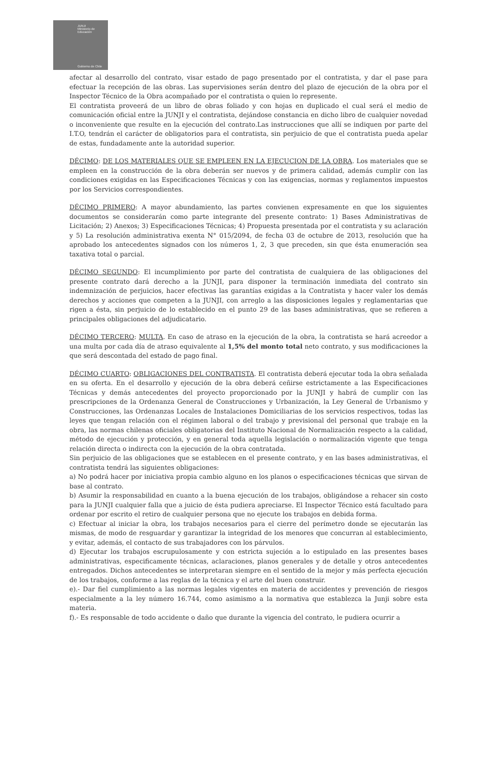JUNJI
Ministerio de Educación
Gobierno de Chile
afectar al desarrollo del contrato, visar estado de pago presentado por el contratista, y dar el pase para efectuar la recepción de las obras. Las supervisiones serán dentro del plazo de ejecución de la obra por el Inspector Técnico de la Obra acompañado por el contratista o quien lo represente.
El contratista proveerá de un libro de obras foliado y con hojas en duplicado el cual será el medio de comunicación oficial entre la JUNJI y el contratista, dejándose constancia en dicho libro de cualquier novedad o inconveniente que resulte en la ejecución del contrato.Las instrucciones que allí se indiquen por parte del I.T.O, tendrán el carácter de obligatorios para el contratista, sin perjuicio de que el contratista pueda apelar de estas, fundadamente ante la autoridad superior.
DÉCIMO: DE LOS MATERIALES QUE SE EMPLEEN EN LA EJECUCION DE LA OBRA. Los materiales que se empleen en la construcción de la obra deberán ser nuevos y de primera calidad, además cumplir con las condiciones exigidas en las Especificaciones Técnicas y con las exigencias, normas y reglamentos impuestos por los Servicios correspondientes.
DÉCIMO PRIMERO: A mayor abundamiento, las partes convienen expresamente en que los siguientes documentos se considerarán como parte integrante del presente contrato: 1) Bases Administrativas de Licitación; 2) Anexos; 3) Especificaciones Técnicas; 4) Propuesta presentada por el contratista y su aclaración y 5) La resolución administrativa exenta N° 015/2094, de fecha 03 de octubre de 2013, resolución que ha aprobado los antecedentes signados con los números 1, 2, 3 que preceden, sin que ésta enumeración sea taxativa total o parcial.
DÉCIMO SEGUNDO: El incumplimiento por parte del contratista de cualquiera de las obligaciones del presente contrato dará derecho a la JUNJI, para disponer la terminación inmediata del contrato sin indemnización de perjuicios, hacer efectivas las garantías exigidas a la Contratista y hacer valer los demás derechos y acciones que competen a la JUNJI, con arreglo a las disposiciones legales y reglamentarias que rigen a ésta, sin perjuicio de lo establecido en el punto 29 de las bases administrativas, que se refieren a principales obligaciones del adjudicatario.
DÉCIMO TERCERO: MULTA. En caso de atraso en la ejecución de la obra, la contratista se hará acreedor a una multa por cada día de atraso equivalente al 1,5% del monto total neto contrato, y sus modificaciones la que será descontada del estado de pago final.
DÉCIMO CUARTO: OBLIGACIONES DEL CONTRATISTA. El contratista deberá ejecutar toda la obra señalada en su oferta. En el desarrollo y ejecución de la obra deberá ceñirse estrictamente a las Especificaciones Técnicas y demás antecedentes del proyecto proporcionado por la JUNJI y habrá de cumplir con las prescripciones de la Ordenanza General de Construcciones y Urbanización, la Ley General de Urbanismo y Construcciones, las Ordenanzas Locales de Instalaciones Domiciliarias de los servicios respectivos, todas las leyes que tengan relación con el régimen laboral o del trabajo y previsional del personal que trabaje en la obra, las normas chilenas oficiales obligatorias del Instituto Nacional de Normalización respecto a la calidad, método de ejecución y protección, y en general toda aquella legislación o normalización vigente que tenga relación directa o indirecta con la ejecución de la obra contratada.
Sin perjuicio de las obligaciones que se establecen en el presente contrato, y en las bases administrativas, el contratista tendrá las siguientes obligaciones:
a) No podrá hacer por iniciativa propia cambio alguno en los planos o especificaciones técnicas que sirvan de base al contrato.
b) Asumir la responsabilidad en cuanto a la buena ejecución de los trabajos, obligándose a rehacer sin costo para la JUNJI cualquier falla que a juicio de ésta pudiera apreciarse. El Inspector Técnico está facultado para ordenar por escrito el retiro de cualquier persona que no ejecute los trabajos en debida forma.
c) Efectuar al iniciar la obra, los trabajos necesarios para el cierre del perímetro donde se ejecutarán las mismas, de modo de resguardar y garantizar la integridad de los menores que concurran al establecimiento, y evitar, además, el contacto de sus trabajadores con los párvulos.
d) Ejecutar los trabajos escrupulosamente y con estricta sujeción a lo estipulado en las presentes bases administrativas, especificamente técnicas, aclaraciones, planos generales y de detalle y otros antecedentes entregados. Dichos antecedentes se interpretaran siempre en el sentido de la mejor y más perfecta ejecución de los trabajos, conforme a las reglas de la técnica y el arte del buen construir.
e).- Dar fiel cumplimiento a las normas legales vigentes en materia de accidentes y prevención de riesgos especialmente a la ley número 16.744, como asimismo a la normativa que establezca la Junji sobre esta materia.
f).- Es responsable de todo accidente o daño que durante la vigencia del contrato, le pudiera ocurrir a